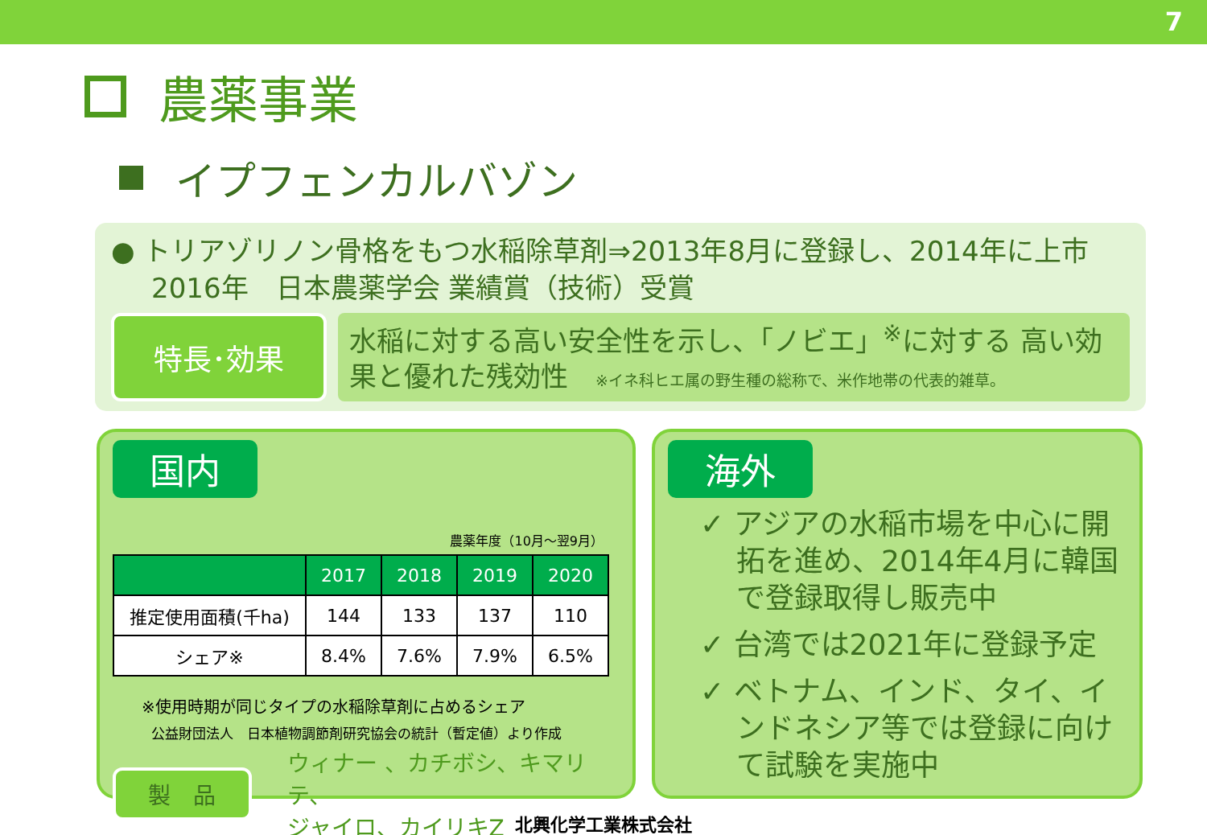7
農薬事業
イプフェンカルバゾン
● トリアゾリノン骨格をもつ水稲除草剤⇒2013年8月に登録し、2014年に上市
2016年　日本農薬学会 業績賞（技術）受賞
特長･効果
水稲に対する高い安全性を示し、「ノビエ」<sup>※</sup>に対する 高い効果と優れた残効性　※イネ科ヒエ属の野生種の総称で、米作地帯の代表的雑草。
国内
農薬年度（10月～翌9月）
| | 2017 | 2018 | 2019 | 2020 |
| --- | --- | --- | --- | --- |
| 推定使用面積(千ha) | 144 | 133 | 137 | 110 |
| シェア※ | 8.4% | 7.6% | 7.9% | 6.5% |
※使用時期が同じタイプの水稲除草剤に占めるシェア
公益財団法人　日本植物調節剤研究協会の統計（暫定値）より作成
製　品
ウィナー 、カチボシ、キマリテ、
ジャイロ、カイリキZ
海外
✓ アジアの水稲市場を中心に開拓を進め、2014年4月に韓国で登録取得し販売中
✓ 台湾では2021年に登録予定
✓ ベトナム、インド、タイ、インドネシア等では登録に向けて試験を実施中
北興化学工業株式会社